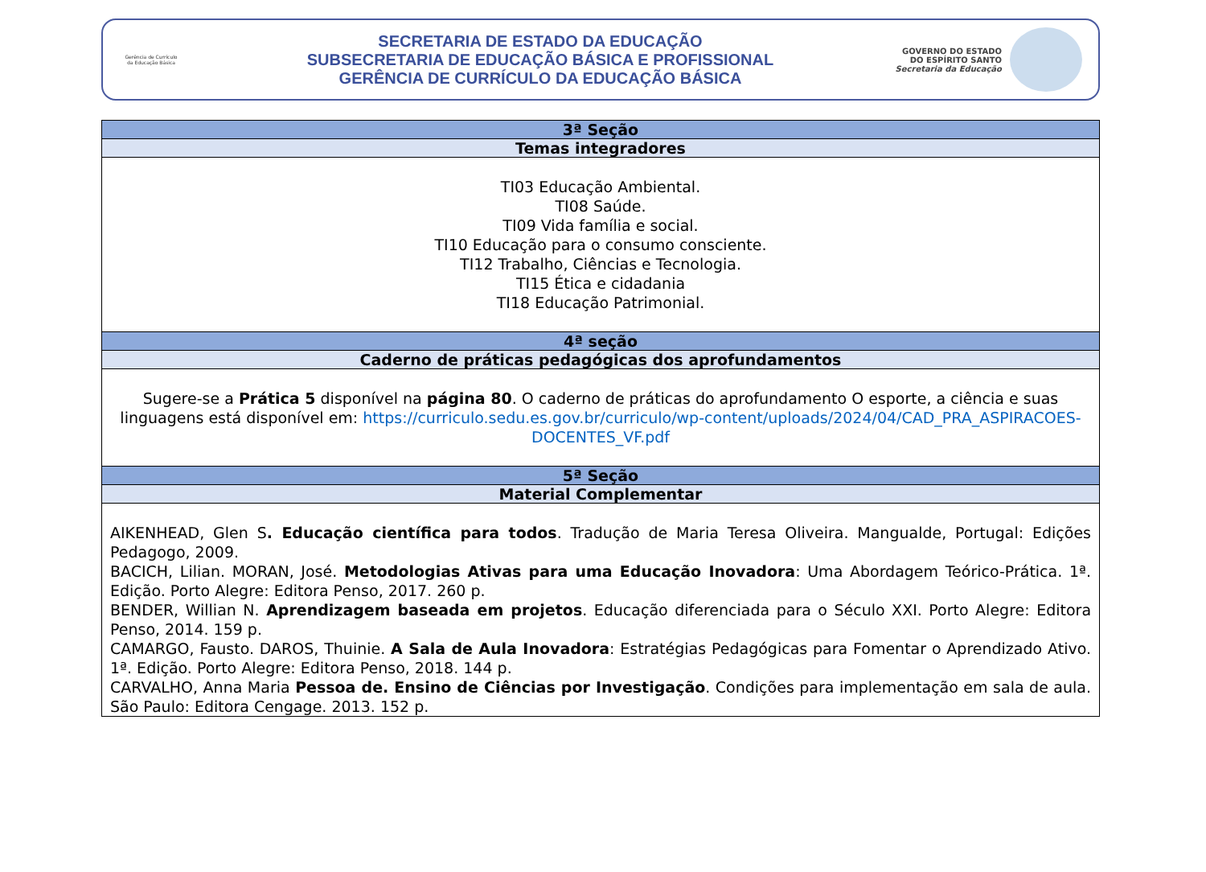Gerência de Currículo
da Educação Básica
SECRETARIA DE ESTADO DA EDUCAÇÃO
SUBSECRETARIA DE EDUCAÇÃO BÁSICA E PROFISSIONAL
GERÊNCIA DE CURRÍCULO DA EDUCAÇÃO BÁSICA
GOVERNO DO ESTADO
DO ESPÍRITO SANTO
Secretaria da Educação
| 3ª Seção |
| --- |
| Temas integradores |
| TI03 Educação Ambiental. TI08 Saúde. TI09 Vida família e social. TI10 Educação para o consumo consciente. TI12 Trabalho, Ciências e Tecnologia. TI15 Ética e cidadania TI18 Educação Patrimonial. |
| 4ª seção |
| Caderno de práticas pedagógicas dos aprofundamentos |
| Sugere-se a Prática 5 disponível na página 80 . O caderno de práticas do aprofundamento O esporte, a ciência e suas linguagens está disponível em: https://curriculo.sedu.es.gov.br/curriculo/wp-content/uploads/2024/04/CAD_PRA_ASPIRACOES-DOCENTES_VF.pdf |
| 5ª Seção |
| Material Complementar |
| AIKENHEAD, Glen S . Educação científica para todos . Tradução de Maria Teresa Oliveira. Mangualde, Portugal: Edições Pedagogo, 2009. BACICH, Lilian. MORAN, José. Metodologias Ativas para uma Educação Inovadora : Uma Abordagem Teórico-Prática. 1ª. Edição. Porto Alegre: Editora Penso, 2017. 260 p. BENDER, Willian N. Aprendizagem baseada em projetos . Educação diferenciada para o Século XXI. Porto Alegre: Editora Penso, 2014. 159 p. CAMARGO, Fausto. DAROS, Thuinie. A Sala de Aula Inovadora : Estratégias Pedagógicas para Fomentar o Aprendizado Ativo. 1ª. Edição. Porto Alegre: Editora Penso, 2018. 144 p. CARVALHO, Anna Maria Pessoa de. Ensino de Ciências por Investigação . Condições para implementação em sala de aula. São Paulo: Editora Cengage. 2013. 152 p. |